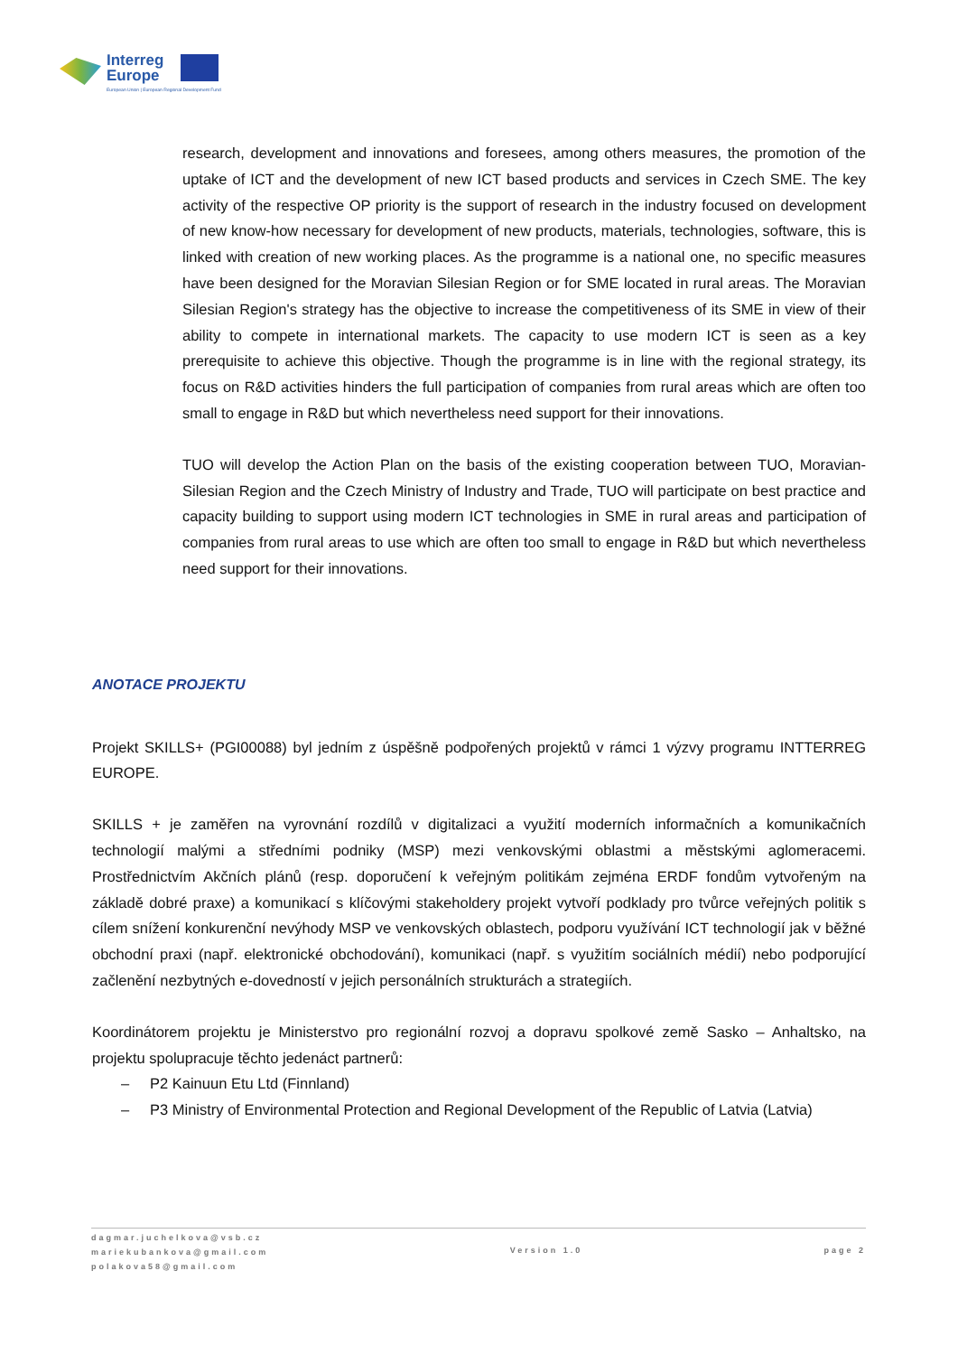Interreg
Europe
European Union | European Regional Development Fund
research, development and innovations and foresees, among others measures, the promotion of the uptake of ICT and the development of new ICT based products and services in Czech SME. The key activity of the respective OP priority is the support of research in the industry focused on development of new know-how necessary for development of new products, materials, technologies, software, this is linked with creation of new working places. As the programme is a national one, no specific measures have been designed for the Moravian Silesian Region or for SME located in rural areas. The Moravian Silesian Region's strategy has the objective to increase the competitiveness of its SME in view of their ability to compete in international markets. The capacity to use modern ICT is seen as a key prerequisite to achieve this objective. Though the programme is in line with the regional strategy, its focus on R&D activities hinders the full participation of companies from rural areas which are often too small to engage in R&D but which nevertheless need support for their innovations.
TUO will develop the Action Plan on the basis of the existing cooperation between TUO, Moravian-Silesian Region and the Czech Ministry of Industry and Trade, TUO will participate on best practice and capacity building to support using modern ICT technologies in SME in rural areas and participation of companies from rural areas to use which are often too small to engage in R&D but which nevertheless need support for their innovations.
ANOTACE PROJEKTU
Projekt SKILLS+ (PGI00088) byl jedním z úspěšně podpořených projektů v rámci 1 výzvy programu INTTERREG EUROPE.
SKILLS + je zaměřen na vyrovnání rozdílů v digitalizaci a využití moderních informačních a komunikačních technologií malými a středními podniky (MSP) mezi venkovskými oblastmi a městskými aglomeracemi. Prostřednictvím Akčních plánů (resp. doporučení k veřejným politikám zejména ERDF fondům vytvořeným na základě dobré praxe) a komunikací s klíčovými stakeholdery projekt vytvoří podklady pro tvůrce veřejných politik s cílem snížení konkurenční nevýhody MSP ve venkovských oblastech, podporu využívání ICT technologií jak v běžné obchodní praxi (např. elektronické obchodování), komunikaci (např. s využitím sociálních médií) nebo podporující začlenění nezbytných e-dovedností v jejich personálních strukturách a strategiích.
Koordinátorem projektu je Ministerstvo pro regionální rozvoj a dopravu spolkové země Sasko – Anhaltsko, na projektu spolupracuje těchto jedenáct partnerů:
– P2 Kainuun Etu Ltd (Finnland)
– P3 Ministry of Environmental Protection and Regional Development of the Republic of Latvia (Latvia)
dagmar.juchelkova@vsb.cz
mariekubankova@gmail.com
polakova58@gmail.com
Version 1.0 page 2